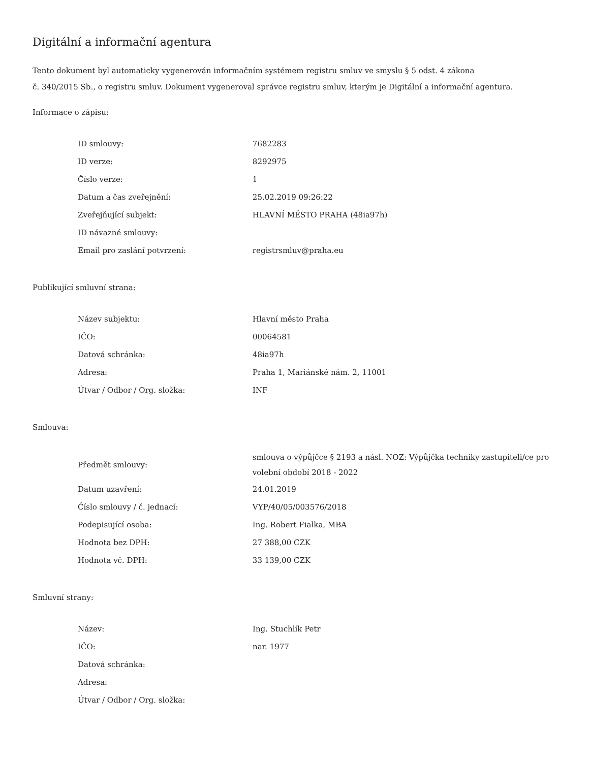Digitální a informační agentura
Tento dokument byl automaticky vygenerován informačním systémem registru smluv ve smyslu § 5 odst. 4 zákona
č. 340/2015 Sb., o registru smluv. Dokument vygeneroval správce registru smluv, kterým je Digitální a informační agentura.
Informace o zápisu:
| ID smlouvy: | 7682283 |
| ID verze: | 8292975 |
| Číslo verze: | 1 |
| Datum a čas zveřejnění: | 25.02.2019 09:26:22 |
| Zveřejňující subjekt: | HLAVNÍ MĚSTO PRAHA (48ia97h) |
| ID návazné smlouvy: | |
| Email pro zaslání potvrzení: | registrsmluv@praha.eu |
Publikující smluvní strana:
| Název subjektu: | Hlavní město Praha |
| IČO: | 00064581 |
| Datová schránka: | 48ia97h |
| Adresa: | Praha 1, Mariánské nám. 2, 11001 |
| Útvar / Odbor / Org. složka: | INF |
Smlouva:
| Předmět smlouvy: | smlouva o výpůjčce § 2193 a násl. NOZ: Výpůjčka techniky zastupiteli/ce pro volební období 2018 - 2022 |
| Datum uzavření: | 24.01.2019 |
| Číslo smlouvy / č. jednací: | VYP/40/05/003576/2018 |
| Podepisující osoba: | Ing. Robert Fialka, MBA |
| Hodnota bez DPH: | 27 388,00 CZK |
| Hodnota vč. DPH: | 33 139,00 CZK |
Smluvní strany:
| Název: | Ing. Stuchlík Petr |
| IČO: | nar. 1977 |
| Datová schránka: | |
| Adresa: | |
| Útvar / Odbor / Org. složka: | |